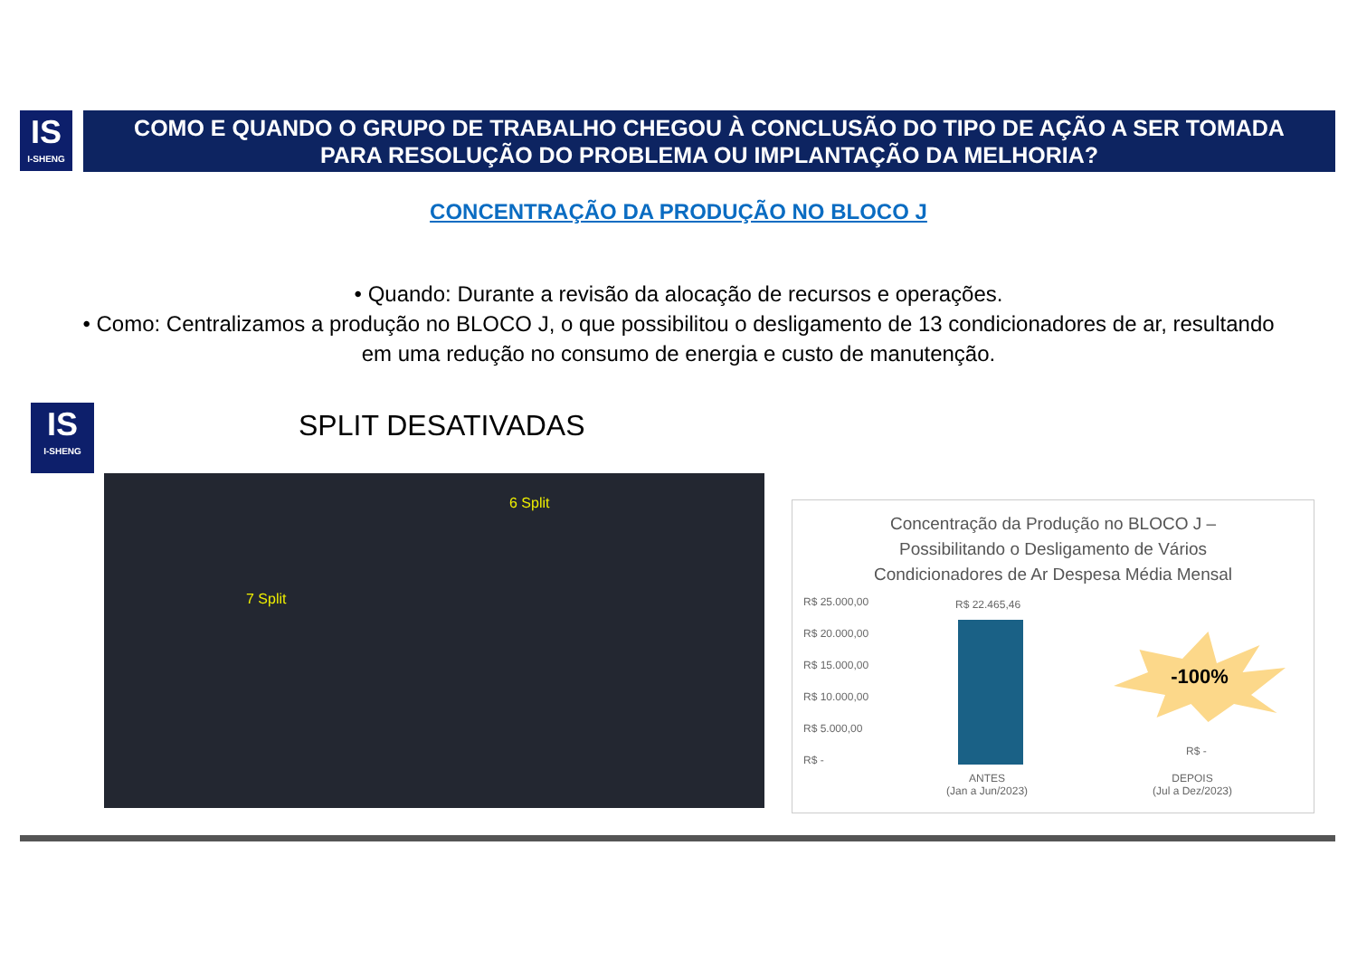IS
I-SHENG
COMO E QUANDO O GRUPO DE TRABALHO CHEGOU À CONCLUSÃO DO TIPO DE AÇÃO A SER TOMADA
PARA RESOLUÇÃO DO PROBLEMA OU IMPLANTAÇÃO DA MELHORIA?
CONCENTRAÇÃO DA PRODUÇÃO NO BLOCO J
• Quando: Durante a revisão da alocação de recursos e operações.
• Como: Centralizamos a produção no BLOCO J, o que possibilitou o desligamento de 13 condicionadores de ar, resultando em uma redução no consumo de energia e custo de manutenção.
IS
I-SHENG
SPLIT DESATIVADAS
6 Split
7 Split
Concentração da Produção no BLOCO J –
Possibilitando o Desligamento de Vários
Condicionadores de Ar Despesa Média Mensal
R$ 25.000,00
R$ 20.000,00
R$ 15.000,00
R$ 10.000,00
R$ 5.000,00
R$ -
R$ 22.465,46
-100%
R$ -
ANTES
(Jan a Jun/2023)
DEPOIS
(Jul a Dez/2023)